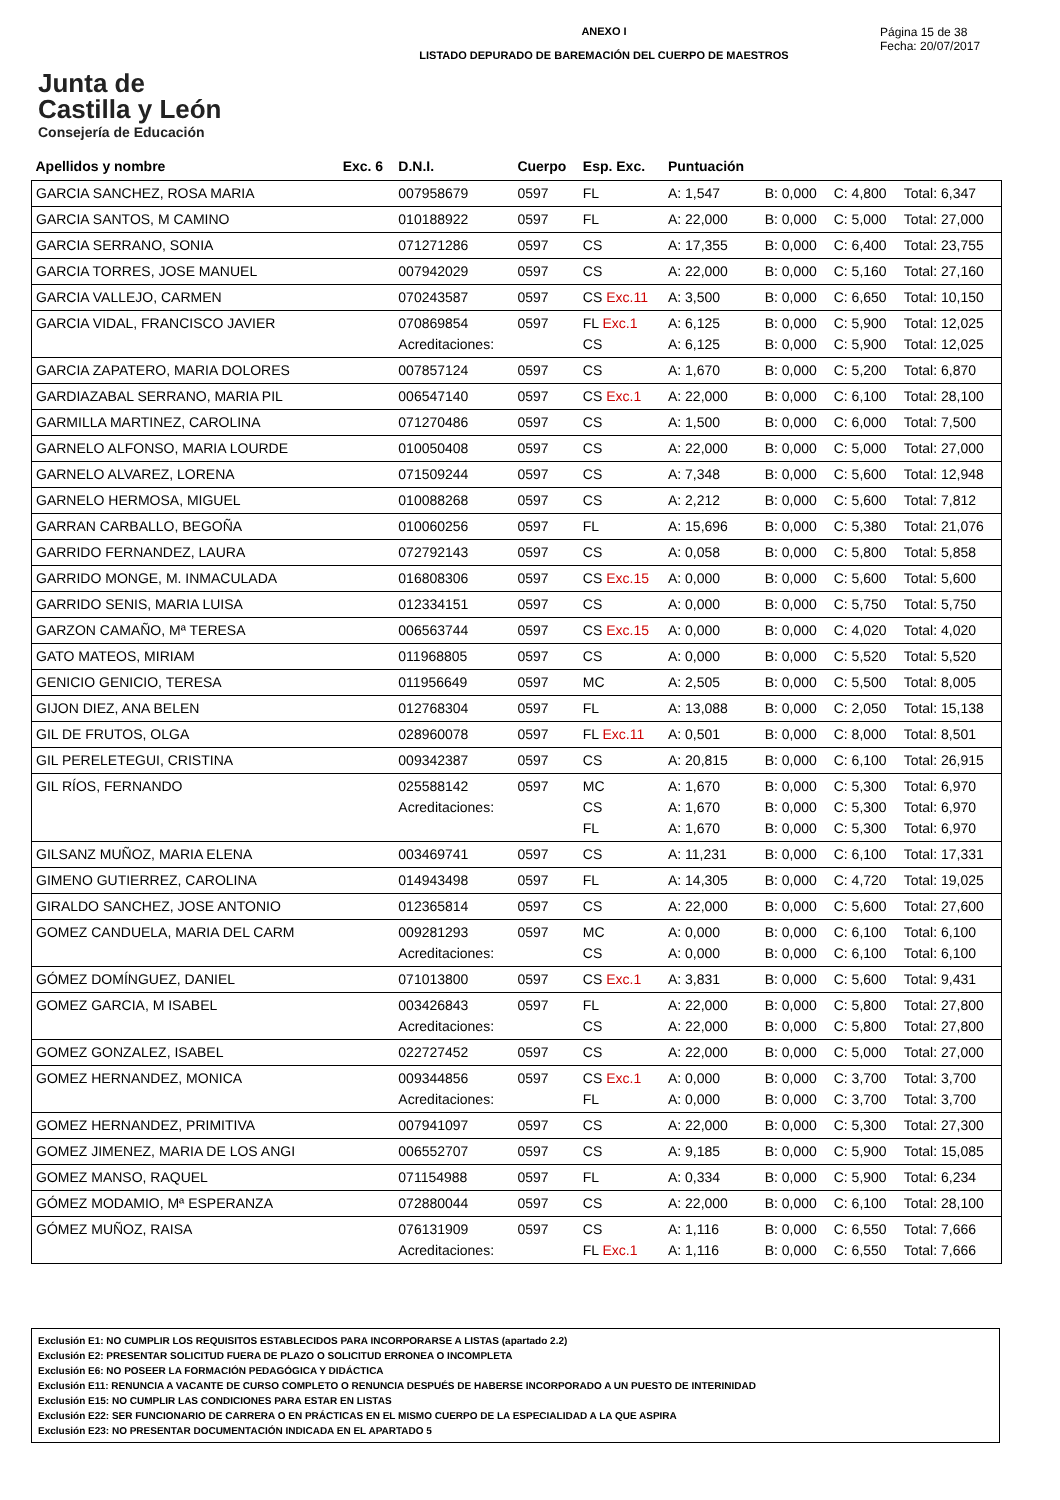Junta de
Castilla y León
Consejería de Educación
ANEXO I
LISTADO DEPURADO DE BAREMACIÓN DEL CUERPO DE MAESTROS
Página 15 de 38
Fecha: 20/07/2017
| Apellidos y nombre | Exc. 6 | D.N.I. | Cuerpo | Esp. Exc. | Puntuación | | | |
| --- | --- | --- | --- | --- | --- | --- | --- | --- |
| GARCIA SANCHEZ, ROSA MARIA | | 007958679 | 0597 | FL | A: 1,547 | B: 0,000 | C: 4,800 | Total: 6,347 |
| GARCIA SANTOS, M CAMINO | | 010188922 | 0597 | FL | A: 22,000 | B: 0,000 | C: 5,000 | Total: 27,000 |
| GARCIA SERRANO, SONIA | | 071271286 | 0597 | CS | A: 17,355 | B: 0,000 | C: 6,400 | Total: 23,755 |
| GARCIA TORRES, JOSE MANUEL | | 007942029 | 0597 | CS | A: 22,000 | B: 0,000 | C: 5,160 | Total: 27,160 |
| GARCIA VALLEJO, CARMEN | | 070243587 | 0597 | CS Exc.11 | A: 3,500 | B: 0,000 | C: 6,650 | Total: 10,150 |
| GARCIA VIDAL, FRANCISCO JAVIER | | 070869854 Acreditaciones: | 0597 | FL Exc.1 CS | A: 6,125 A: 6,125 | B: 0,000 B: 0,000 | C: 5,900 C: 5,900 | Total: 12,025 Total: 12,025 |
| GARCIA ZAPATERO, MARIA DOLORES | | 007857124 | 0597 | CS | A: 1,670 | B: 0,000 | C: 5,200 | Total: 6,870 |
| GARDIAZABAL SERRANO, MARIA PIL | | 006547140 | 0597 | CS Exc.1 | A: 22,000 | B: 0,000 | C: 6,100 | Total: 28,100 |
| GARMILLA MARTINEZ, CAROLINA | | 071270486 | 0597 | CS | A: 1,500 | B: 0,000 | C: 6,000 | Total: 7,500 |
| GARNELO ALFONSO, MARIA LOURDE | | 010050408 | 0597 | CS | A: 22,000 | B: 0,000 | C: 5,000 | Total: 27,000 |
| GARNELO ALVAREZ, LORENA | | 071509244 | 0597 | CS | A: 7,348 | B: 0,000 | C: 5,600 | Total: 12,948 |
| GARNELO HERMOSA, MIGUEL | | 010088268 | 0597 | CS | A: 2,212 | B: 0,000 | C: 5,600 | Total: 7,812 |
| GARRAN CARBALLO, BEGOÑA | | 010060256 | 0597 | FL | A: 15,696 | B: 0,000 | C: 5,380 | Total: 21,076 |
| GARRIDO FERNANDEZ, LAURA | | 072792143 | 0597 | CS | A: 0,058 | B: 0,000 | C: 5,800 | Total: 5,858 |
| GARRIDO MONGE, M. INMACULADA | | 016808306 | 0597 | CS Exc.15 | A: 0,000 | B: 0,000 | C: 5,600 | Total: 5,600 |
| GARRIDO SENIS, MARIA LUISA | | 012334151 | 0597 | CS | A: 0,000 | B: 0,000 | C: 5,750 | Total: 5,750 |
| GARZON CAMAÑO, Mª TERESA | | 006563744 | 0597 | CS Exc.15 | A: 0,000 | B: 0,000 | C: 4,020 | Total: 4,020 |
| GATO MATEOS, MIRIAM | | 011968805 | 0597 | CS | A: 0,000 | B: 0,000 | C: 5,520 | Total: 5,520 |
| GENICIO GENICIO, TERESA | | 011956649 | 0597 | MC | A: 2,505 | B: 0,000 | C: 5,500 | Total: 8,005 |
| GIJON DIEZ, ANA BELEN | | 012768304 | 0597 | FL | A: 13,088 | B: 0,000 | C: 2,050 | Total: 15,138 |
| GIL DE FRUTOS, OLGA | | 028960078 | 0597 | FL Exc.11 | A: 0,501 | B: 0,000 | C: 8,000 | Total: 8,501 |
| GIL PERELETEGUI, CRISTINA | | 009342387 | 0597 | CS | A: 20,815 | B: 0,000 | C: 6,100 | Total: 26,915 |
| GIL RÍOS, FERNANDO | | 025588142 Acreditaciones: | 0597 | MC CS FL | A: 1,670 A: 1,670 A: 1,670 | B: 0,000 B: 0,000 B: 0,000 | C: 5,300 C: 5,300 C: 5,300 | Total: 6,970 Total: 6,970 Total: 6,970 |
| GILSANZ MUÑOZ, MARIA ELENA | | 003469741 | 0597 | CS | A: 11,231 | B: 0,000 | C: 6,100 | Total: 17,331 |
| GIMENO GUTIERREZ, CAROLINA | | 014943498 | 0597 | FL | A: 14,305 | B: 0,000 | C: 4,720 | Total: 19,025 |
| GIRALDO SANCHEZ, JOSE ANTONIO | | 012365814 | 0597 | CS | A: 22,000 | B: 0,000 | C: 5,600 | Total: 27,600 |
| GOMEZ CANDUELA, MARIA DEL CARM | | 009281293 Acreditaciones: | 0597 | MC CS | A: 0,000 A: 0,000 | B: 0,000 B: 0,000 | C: 6,100 C: 6,100 | Total: 6,100 Total: 6,100 |
| GÓMEZ DOMÍNGUEZ, DANIEL | | 071013800 | 0597 | CS Exc.1 | A: 3,831 | B: 0,000 | C: 5,600 | Total: 9,431 |
| GOMEZ GARCIA, M ISABEL | | 003426843 Acreditaciones: | 0597 | FL CS | A: 22,000 A: 22,000 | B: 0,000 B: 0,000 | C: 5,800 C: 5,800 | Total: 27,800 Total: 27,800 |
| GOMEZ GONZALEZ, ISABEL | | 022727452 | 0597 | CS | A: 22,000 | B: 0,000 | C: 5,000 | Total: 27,000 |
| GOMEZ HERNANDEZ, MONICA | | 009344856 Acreditaciones: | 0597 | CS Exc.1 FL | A: 0,000 A: 0,000 | B: 0,000 B: 0,000 | C: 3,700 C: 3,700 | Total: 3,700 Total: 3,700 |
| GOMEZ HERNANDEZ, PRIMITIVA | | 007941097 | 0597 | CS | A: 22,000 | B: 0,000 | C: 5,300 | Total: 27,300 |
| GOMEZ JIMENEZ, MARIA DE LOS ANGI | | 006552707 | 0597 | CS | A: 9,185 | B: 0,000 | C: 5,900 | Total: 15,085 |
| GOMEZ MANSO, RAQUEL | | 071154988 | 0597 | FL | A: 0,334 | B: 0,000 | C: 5,900 | Total: 6,234 |
| GÓMEZ MODAMIO, Mª ESPERANZA | | 072880044 | 0597 | CS | A: 22,000 | B: 0,000 | C: 6,100 | Total: 28,100 |
| GÓMEZ MUÑOZ, RAISA | | 076131909 Acreditaciones: | 0597 | CS FL Exc.1 | A: 1,116 A: 1,116 | B: 0,000 B: 0,000 | C: 6,550 C: 6,550 | Total: 7,666 Total: 7,666 |
Exclusión E1: NO CUMPLIR LOS REQUISITOS ESTABLECIDOS PARA INCORPORARSE A LISTAS (apartado 2.2)
Exclusión E2: PRESENTAR SOLICITUD FUERA DE PLAZO O SOLICITUD ERRONEA O INCOMPLETA
Exclusión E6: NO POSEER LA FORMACIÓN PEDAGÓGICA Y DIDÁCTICA
Exclusión E11: RENUNCIA A VACANTE DE CURSO COMPLETO O RENUNCIA DESPUÉS DE HABERSE INCORPORADO A UN PUESTO DE INTERINIDAD
Exclusión E15: NO CUMPLIR LAS CONDICIONES PARA ESTAR EN LISTAS
Exclusión E22: SER FUNCIONARIO DE CARRERA O EN PRÁCTICAS EN EL MISMO CUERPO DE LA ESPECIALIDAD A LA QUE ASPIRA
Exclusión E23: NO PRESENTAR DOCUMENTACIÓN INDICADA EN EL APARTADO 5